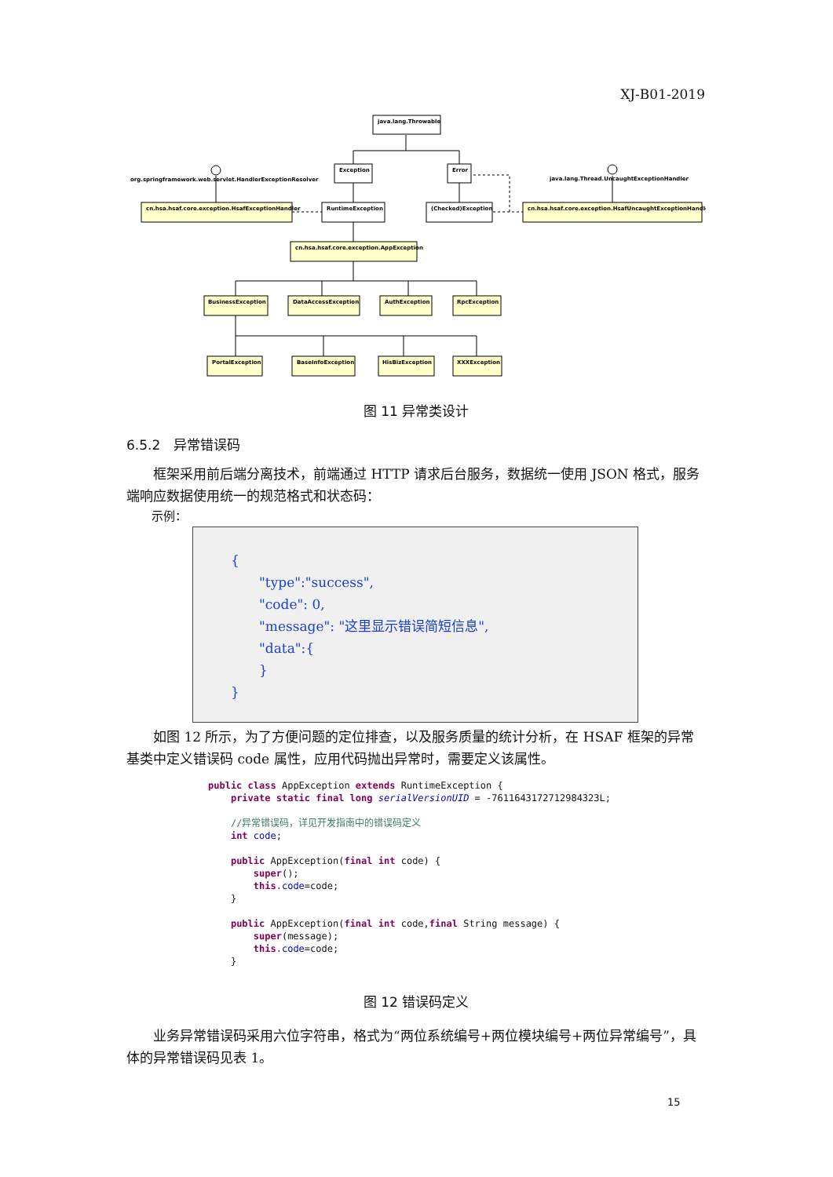XJ-B01-2019
java.lang.Throwable
Exception
Error
org.springframework.web.servlet.HandlerExceptionResolver
java.lang.Thread.UncaughtExceptionHandler
cn.hsa.hsaf.core.exception.HsafExceptionHandler
RuntimeException
(Checked)Exception
cn.hsa.hsaf.core.exception.HsafUncaughtExceptionHandler
cn.hsa.hsaf.core.exception.AppException
BusinessException
DataAccessException
AuthException
RpcException
PortalException
BaseInfoException
HisBizException
XXXException
图 11 异常类设计
6.5.2　异常错误码
框架采用前后端分离技术，前端通过 HTTP 请求后台服务，数据统一使用 JSON 格式，服务端响应数据使用统一的规范格式和状态码：
示例：
{
"type":"success",
"code": 0,
"message": "这里显示错误简短信息",
"data":{
}
}
如图 12 所示，为了方便问题的定位排查，以及服务质量的统计分析，在 HSAF 框架的异常基类中定义错误码 code 属性，应用代码抛出异常时，需要定义该属性。
public class AppException extends RuntimeException { private static final long serialVersionUID = -7611643172712984323L; //异常错误码，详见开发指南中的错误码定义 int code; public AppException(final int code) { super(); this.code=code; } public AppException(final int code,final String message) { super(message); this.code=code; }
图 12 错误码定义
业务异常错误码采用六位字符串，格式为“两位系统编号+两位模块编号+两位异常编号”，具体的异常错误码见表 1。
15